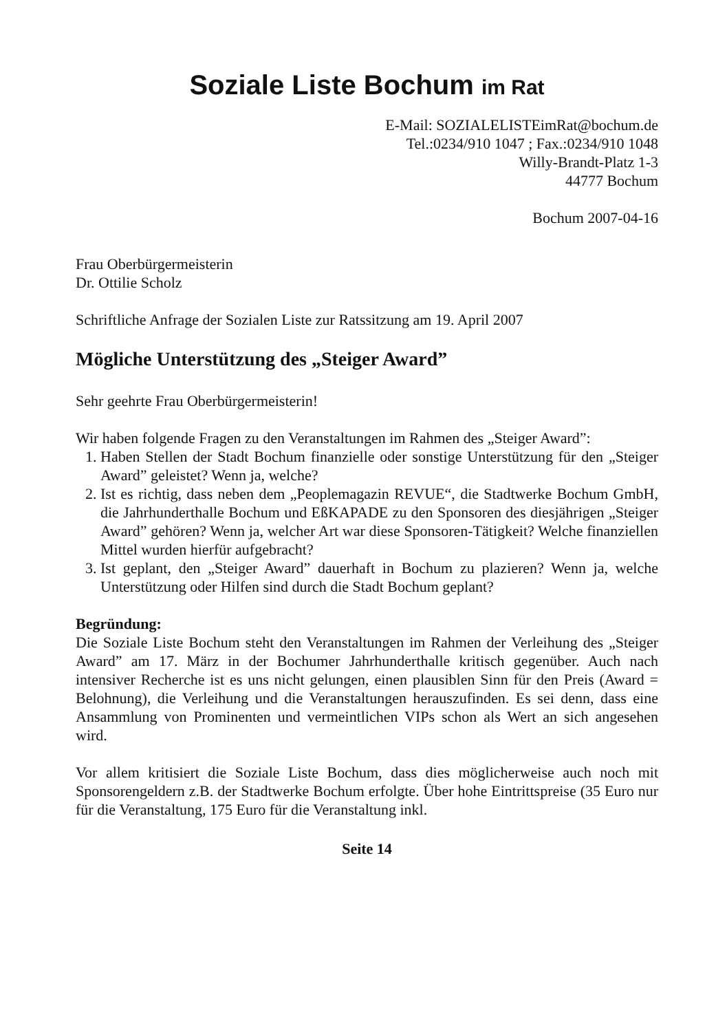Soziale Liste Bochum im Rat
E-Mail: SOZIALELISTEimRat@bochum.de
Tel.:0234/910 1047 ; Fax.:0234/910 1048
Willy-Brandt-Platz 1-3
44777 Bochum
Bochum 2007-04-16
Frau Oberbürgermeisterin
Dr. Ottilie Scholz
Schriftliche Anfrage der Sozialen Liste zur Ratssitzung am 19. April 2007
Mögliche Unterstützung des „Steiger Award”
Sehr geehrte Frau Oberbürgermeisterin!
Wir haben folgende Fragen zu den Veranstaltungen im Rahmen des „Steiger Award”:
1. Haben Stellen der Stadt Bochum finanzielle oder sonstige Unterstützung für den „Steiger Award” geleistet? Wenn ja, welche?
2. Ist es richtig, dass neben dem „Peoplemagazin REVUE“, die Stadtwerke Bochum GmbH, die Jahrhunderthalle Bochum und EßKAPADE zu den Sponsoren des diesjährigen „Steiger Award” gehören? Wenn ja, welcher Art war diese Sponsoren-Tätigkeit? Welche finanziellen Mittel wurden hierfür aufgebracht?
3. Ist geplant, den „Steiger Award” dauerhaft in Bochum zu plazieren? Wenn ja, welche Unterstützung oder Hilfen sind durch die Stadt Bochum geplant?
Begründung:
Die Soziale Liste Bochum steht den Veranstaltungen im Rahmen der Verleihung des „Steiger Award” am 17. März in der Bochumer Jahrhunderthalle kritisch gegenüber. Auch nach intensiver Recherche ist es uns nicht gelungen, einen plausiblen Sinn für den Preis (Award = Belohnung), die Verleihung und die Veranstaltungen herauszufinden. Es sei denn, dass eine Ansammlung von Prominenten und vermeintlichen VIPs schon als Wert an sich angesehen wird.
Vor allem kritisiert die Soziale Liste Bochum, dass dies möglicherweise auch noch mit Sponsorengeldern z.B. der Stadtwerke Bochum erfolgte. Über hohe Eintrittspreise (35 Euro nur für die Veranstaltung, 175 Euro für die Veranstaltung inkl.
Seite 14